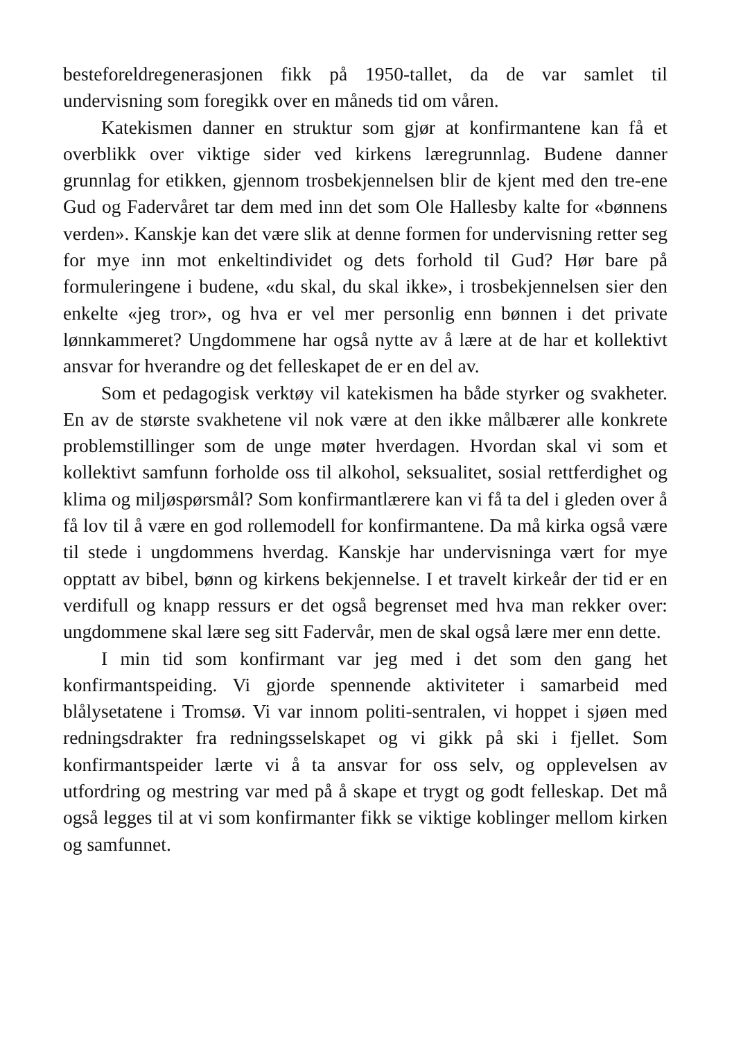besteforeldregenerasjonen fikk på 1950-tallet, da de var samlet til undervisning som foregikk over en måneds tid om våren.
Katekismen danner en struktur som gjør at konfirmantene kan få et overblikk over viktige sider ved kirkens læregrunnlag. Budene danner grunnlag for etikken, gjennom trosbekjennelsen blir de kjent med den tre-ene Gud og Fadervåret tar dem med inn det som Ole Hallesby kalte for «bønnens verden». Kanskje kan det være slik at denne formen for undervisning retter seg for mye inn mot enkeltindividet og dets forhold til Gud? Hør bare på formuleringene i budene, «du skal, du skal ikke», i trosbekjennelsen sier den enkelte «jeg tror», og hva er vel mer personlig enn bønnen i det private lønnkammeret? Ungdommene har også nytte av å lære at de har et kollektivt ansvar for hverandre og det felleskapet de er en del av.
Som et pedagogisk verktøy vil katekismen ha både styrker og svakheter. En av de største svakhetene vil nok være at den ikke målbærer alle konkrete problemstillinger som de unge møter hverdagen. Hvordan skal vi som et kollektivt samfunn forholde oss til alkohol, seksualitet, sosial rettferdighet og klima og miljøspørsmål? Som konfirmantlærere kan vi få ta del i gleden over å få lov til å være en god rollemodell for konfirmantene. Da må kirka også være til stede i ungdommens hverdag. Kanskje har undervisninga vært for mye opptatt av bibel, bønn og kirkens bekjennelse. I et travelt kirkeår der tid er en verdifull og knapp ressurs er det også begrenset med hva man rekker over: ungdommene skal lære seg sitt Fadervår, men de skal også lære mer enn dette.
I min tid som konfirmant var jeg med i det som den gang het konfirmantspeiding. Vi gjorde spennende aktiviteter i samarbeid med blålysetatene i Tromsø. Vi var innom politi-sentralen, vi hoppet i sjøen med redningsdrakter fra redningsselskapet og vi gikk på ski i fjellet. Som konfirmantspeider lærte vi å ta ansvar for oss selv, og opplevelsen av utfordring og mestring var med på å skape et trygt og godt felleskap. Det må også legges til at vi som konfirmanter fikk se viktige koblinger mellom kirken og samfunnet.